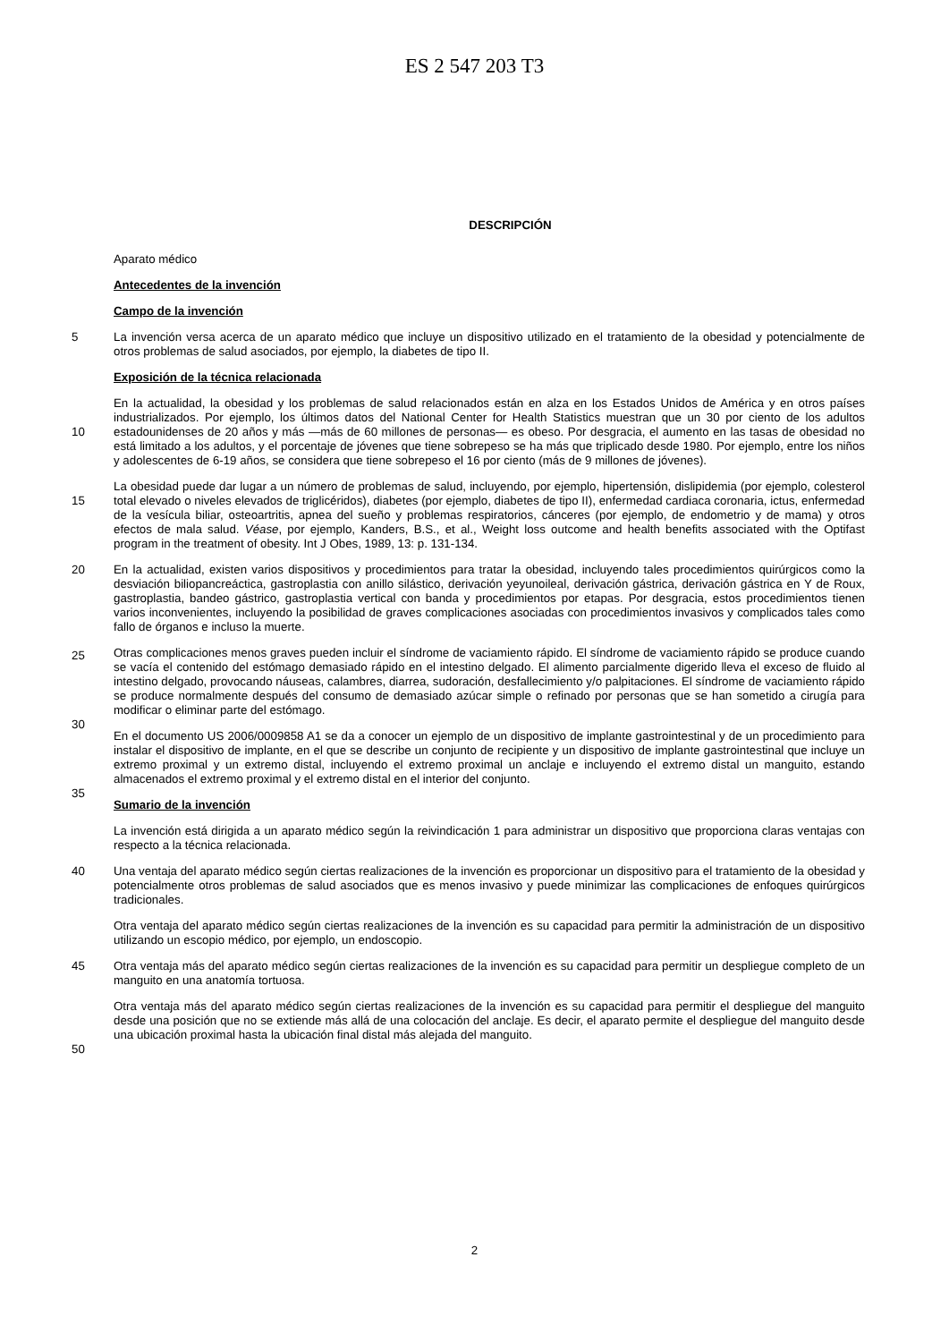ES 2 547 203 T3
DESCRIPCIÓN
Aparato médico
Antecedentes de la invención
Campo de la invención
5
La invención versa acerca de un aparato médico que incluye un dispositivo utilizado en el tratamiento de la obesidad y potencialmente de otros problemas de salud asociados, por ejemplo, la diabetes de tipo II.
Exposición de la técnica relacionada
10
En la actualidad, la obesidad y los problemas de salud relacionados están en alza en los Estados Unidos de América y en otros países industrializados. Por ejemplo, los últimos datos del National Center for Health Statistics muestran que un 30 por ciento de los adultos estadounidenses de 20 años y más —más de 60 millones de personas— es obeso. Por desgracia, el aumento en las tasas de obesidad no está limitado a los adultos, y el porcentaje de jóvenes que tiene sobrepeso se ha más que triplicado desde 1980. Por ejemplo, entre los niños y adolescentes de 6-19 años, se considera que tiene sobrepeso el 16 por ciento (más de 9 millones de jóvenes).
15
La obesidad puede dar lugar a un número de problemas de salud, incluyendo, por ejemplo, hipertensión, dislipidemia (por ejemplo, colesterol total elevado o niveles elevados de triglicéridos), diabetes (por ejemplo, diabetes de tipo II), enfermedad cardiaca coronaria, ictus, enfermedad de la vesícula biliar, osteoartritis, apnea del sueño y problemas respiratorios, cánceres (por ejemplo, de endometrio y de mama) y otros efectos de mala salud. Véase, por ejemplo, Kanders, B.S., et al., Weight loss outcome and health benefits associated with the Optifast program in the treatment of obesity. Int J Obes, 1989, 13: p. 131-134.
20
25
En la actualidad, existen varios dispositivos y procedimientos para tratar la obesidad, incluyendo tales procedimientos quirúrgicos como la desviación biliopancreáctica, gastroplastia con anillo silástico, derivación yeyunoileal, derivación gástrica, derivación gástrica en Y de Roux, gastroplastia, bandeo gástrico, gastroplastia vertical con banda y procedimientos por etapas. Por desgracia, estos procedimientos tienen varios inconvenientes, incluyendo la posibilidad de graves complicaciones asociadas con procedimientos invasivos y complicados tales como fallo de órganos e incluso la muerte.
30
Otras complicaciones menos graves pueden incluir el síndrome de vaciamiento rápido. El síndrome de vaciamiento rápido se produce cuando se vacía el contenido del estómago demasiado rápido en el intestino delgado. El alimento parcialmente digerido lleva el exceso de fluido al intestino delgado, provocando náuseas, calambres, diarrea, sudoración, desfallecimiento y/o palpitaciones. El síndrome de vaciamiento rápido se produce normalmente después del consumo de demasiado azúcar simple o refinado por personas que se han sometido a cirugía para modificar o eliminar parte del estómago.
35
En el documento US 2006/0009858 A1 se da a conocer un ejemplo de un dispositivo de implante gastrointestinal y de un procedimiento para instalar el dispositivo de implante, en el que se describe un conjunto de recipiente y un dispositivo de implante gastrointestinal que incluye un extremo proximal y un extremo distal, incluyendo el extremo proximal un anclaje e incluyendo el extremo distal un manguito, estando almacenados el extremo proximal y el extremo distal en el interior del conjunto.
Sumario de la invención
La invención está dirigida a un aparato médico según la reivindicación 1 para administrar un dispositivo que proporciona claras ventajas con respecto a la técnica relacionada.
40
Una ventaja del aparato médico según ciertas realizaciones de la invención es proporcionar un dispositivo para el tratamiento de la obesidad y potencialmente otros problemas de salud asociados que es menos invasivo y puede minimizar las complicaciones de enfoques quirúrgicos tradicionales.
Otra ventaja del aparato médico según ciertas realizaciones de la invención es su capacidad para permitir la administración de un dispositivo utilizando un escopio médico, por ejemplo, un endoscopio.
45
Otra ventaja más del aparato médico según ciertas realizaciones de la invención es su capacidad para permitir un despliegue completo de un manguito en una anatomía tortuosa.
50
Otra ventaja más del aparato médico según ciertas realizaciones de la invención es su capacidad para permitir el despliegue del manguito desde una posición que no se extiende más allá de una colocación del anclaje. Es decir, el aparato permite el despliegue del manguito desde una ubicación proximal hasta la ubicación final distal más alejada del manguito.
2